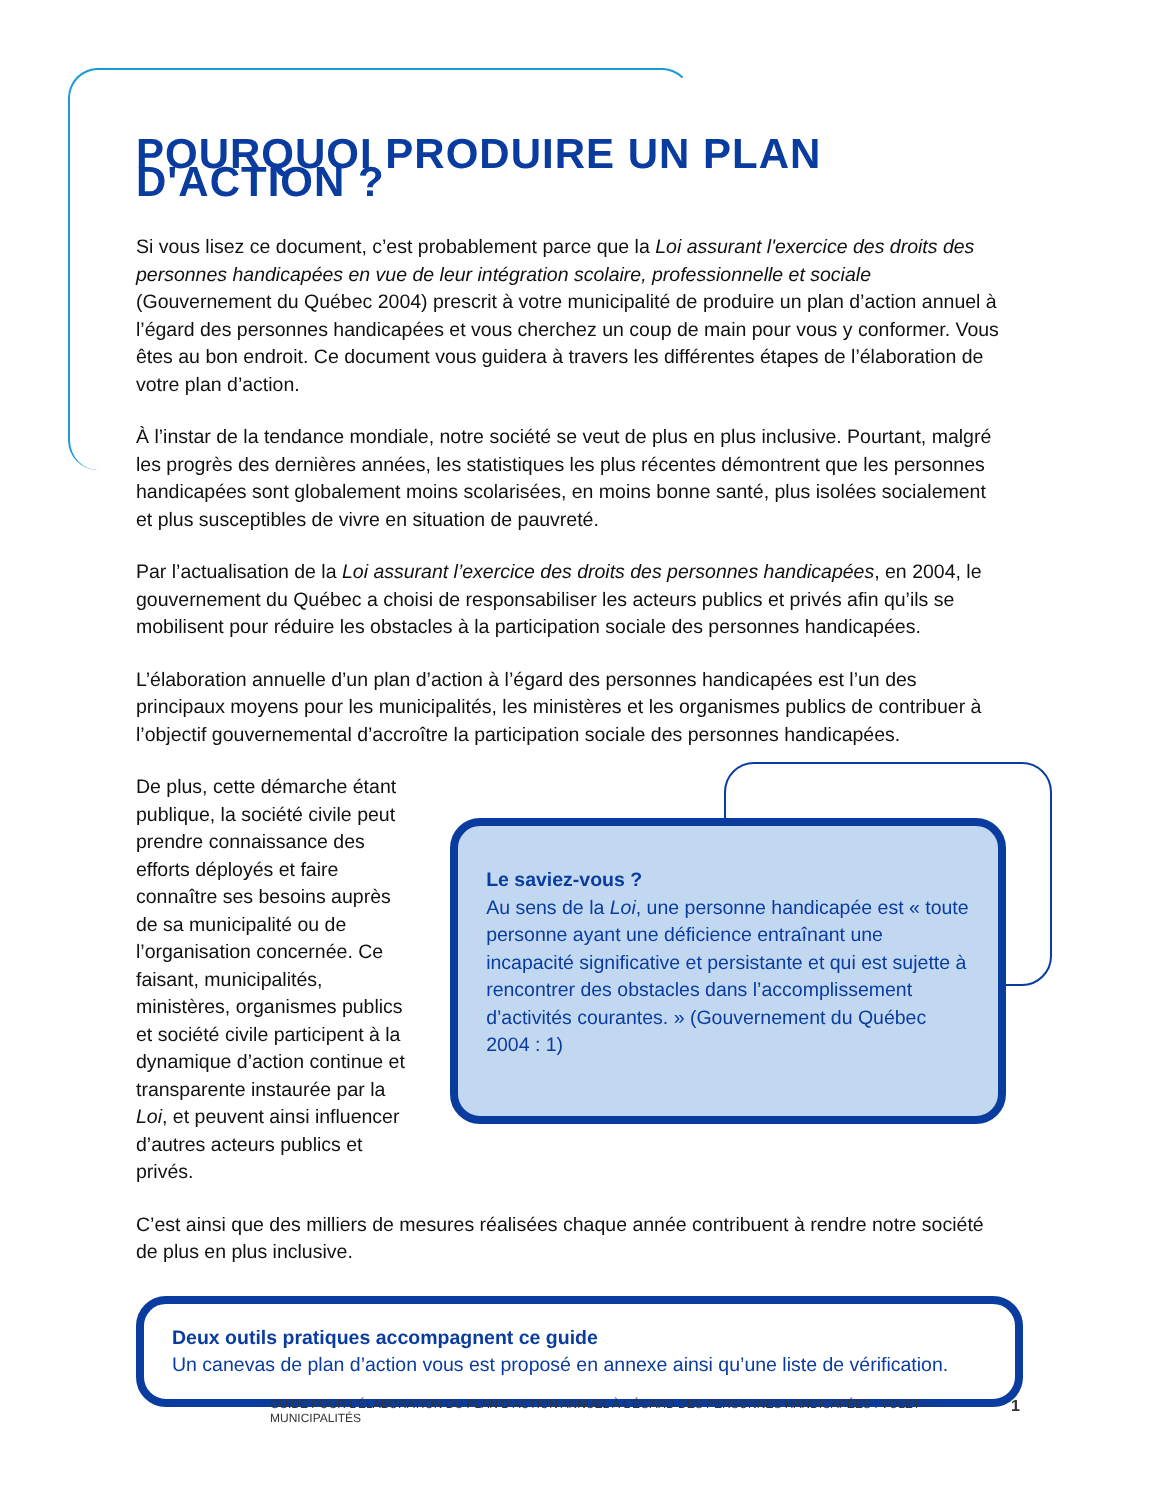POURQUOI PRODUIRE UN PLAN D'ACTION ?
Si vous lisez ce document, c’est probablement parce que la Loi assurant l'exercice des droits des personnes handicapées en vue de leur intégration scolaire, professionnelle et sociale (Gouvernement du Québec 2004) prescrit à votre municipalité de produire un plan d’action annuel à l’égard des personnes handicapées et vous cherchez un coup de main pour vous y conformer. Vous êtes au bon endroit. Ce document vous guidera à travers les différentes étapes de l’élaboration de votre plan d’action.
À l’instar de la tendance mondiale, notre société se veut de plus en plus inclusive. Pourtant, malgré les progrès des dernières années, les statistiques les plus récentes démontrent que les personnes handicapées sont globalement moins scolarisées, en moins bonne santé, plus isolées socialement et plus susceptibles de vivre en situation de pauvreté.
Par l’actualisation de la Loi assurant l’exercice des droits des personnes handicapées, en 2004, le gouvernement du Québec a choisi de responsabiliser les acteurs publics et privés afin qu’ils se mobilisent pour réduire les obstacles à la participation sociale des personnes handicapées.
L’élaboration annuelle d’un plan d’action à l’égard des personnes handicapées est l’un des principaux moyens pour les municipalités, les ministères et les organismes publics de contribuer à l’objectif gouvernemental d’accroître la participation sociale des personnes handicapées.
De plus, cette démarche étant publique, la société civile peut prendre connaissance des efforts déployés et faire connaître ses besoins auprès de sa municipalité ou de l’organisation concernée. Ce faisant, municipalités, ministères, organismes publics et société civile participent à la dynamique d’action continue et transparente instaurée par la Loi, et peuvent ainsi influencer d’autres acteurs publics et privés.
Le saviez-vous ?
Au sens de la Loi, une personne handicapée est « toute personne ayant une déficience entraînant une incapacité significative et persistante et qui est sujette à rencontrer des obstacles dans l’accomplissement d’activités courantes. » (Gouvernement du Québec 2004 : 1)
C’est ainsi que des milliers de mesures réalisées chaque année contribuent à rendre notre société de plus en plus inclusive.
Deux outils pratiques accompagnent ce guide
Un canevas de plan d’action vous est proposé en annexe ainsi qu’une liste de vérification.
GUIDE POUR L’ÉLABORATION DU PLAN D’ACTION ANNUEL À L’ÉGARD DES PERSONNES HANDICAPÉES : VOLET – MUNICIPALITÉS 1